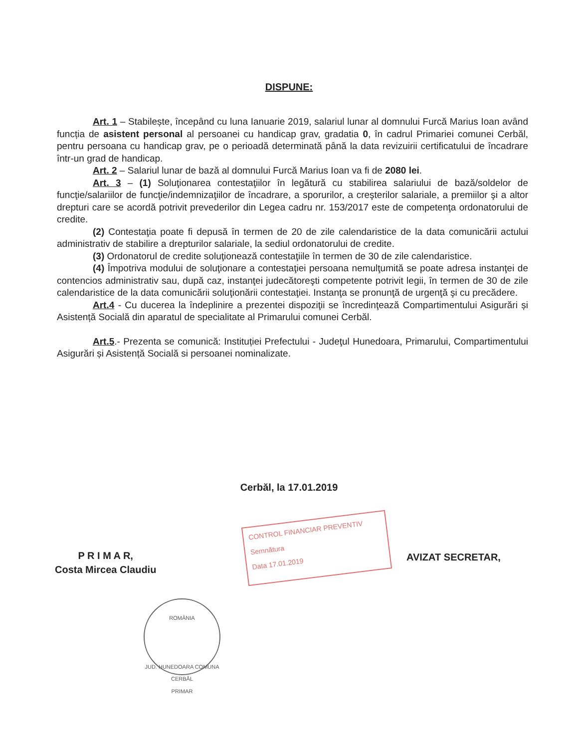DISPUNE:
Art. 1 – Stabilește, începând cu luna Ianuarie 2019, salariul lunar al domnului Furcă Marius Ioan având funcția de asistent personal al persoanei cu handicap grav, gradatia 0, în cadrul Primariei comunei Cerbăl, pentru persoana cu handicap grav, pe o perioadă determinată până la data revizuirii certificatului de încadrare într-un grad de handicap.
Art. 2 – Salariul lunar de bază al domnului Furcă Marius Ioan va fi de 2080 lei.
Art. 3 – (1) Soluţionarea contestaţiilor în legătură cu stabilirea salariului de bază/soldelor de funcţie/salariilor de funcţie/indemnizaţiilor de încadrare, a sporurilor, a creşterilor salariale, a premiilor şi a altor drepturi care se acordă potrivit prevederilor din Legea cadru nr. 153/2017 este de competenţa ordonatorului de credite.
(2) Contestaţia poate fi depusă în termen de 20 de zile calendaristice de la data comunicării actului administrativ de stabilire a drepturilor salariale, la sediul ordonatorului de credite.
(3) Ordonatorul de credite soluţionează contestaţiile în termen de 30 de zile calendaristice.
(4) Împotriva modului de soluţionare a contestaţiei persoana nemulţumită se poate adresa instanţei de contencios administrativ sau, după caz, instanţei judecătoreşti competente potrivit legii, în termen de 30 de zile calendaristice de la data comunicării soluţionării contestaţiei. Instanţa se pronunţă de urgenţă şi cu precădere.
Art.4 - Cu ducerea la îndeplinire a prezentei dispoziţii se încredinţează Compartimentului Asigurări și Asistență Socială din aparatul de specialitate al Primarului comunei Cerbăl.
Art.5.- Prezenta se comunică: Instituției Prefectului - Judeţul Hunedoara, Primarului, Compartimentului Asigurări și Asistență Socială si persoanei nominalizate.
Cerbăl, la 17.01.2019
P R I M A R,
Costa Mircea Claudiu
CONTROL FINANCIAR PREVENTIV
Semnătura
Data 17.01.2019
AVIZAT SECRETAR,
ROMÂNIA
JUD. HUNEDOARA COMUNA CERBĂL
PRIMAR